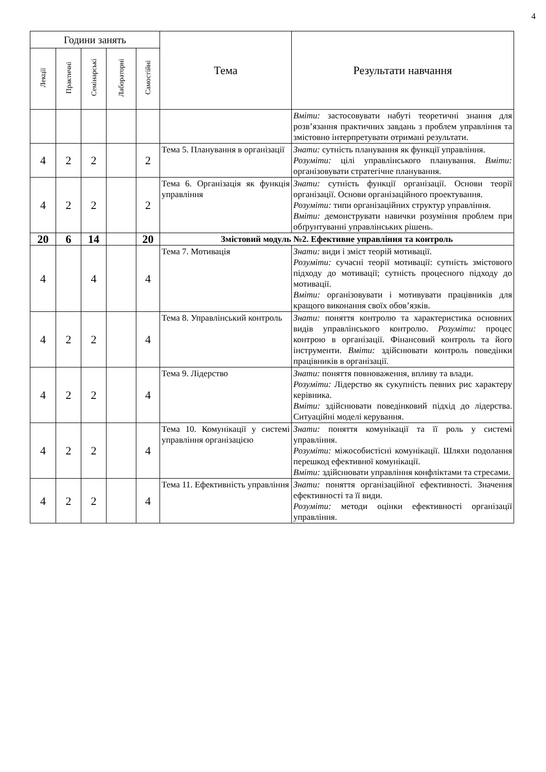4
| Години занять | | | | | Тема | Результати навчання |
| --- | --- | --- | --- | --- | --- | --- |
| Лекції | Практичні | Семінарські | Лабораторні | Самостійні | | |
| | | | | | | Вміти: застосовувати набуті теоретичні знання для розв’язання практичних завдань з проблем управління та змістовно інтерпретувати отримані результати. |
| 4 | 2 | 2 | | 2 | Тема 5. Планування в організації | Знати: сутність планування як функції управління. Розуміти: цілі управлінського планування. Вміти: організовувати стратегічне планування. |
| 4 | 2 | 2 | | 2 | Тема 6. Організація як функція управління | Знати: сутність функції організації. Основи теорії організації. Основи організаційного проектування. Розуміти: типи організаційних структур управління. Вміти: демонструвати навички розуміння проблем при обґрунтуванні управлінських рішень. |
| 20 | 6 | 14 | | 20 | Змістовий модуль №2. Ефективне управління та контроль | |
| 4 | | 4 | | 4 | Тема 7. Мотивація | Знати: види і зміст теорій мотивації. Розуміти: сучасні теорії мотивації: сутність змістового підходу до мотивації; сутність процесного підходу до мотивації. Вміти: організовувати і мотивувати працівників для кращого виконання своїх обов’язків. |
| 4 | 2 | 2 | | 4 | Тема 8. Управлінський контроль | Знати: поняття контролю та характеристика основних видів управлінського контролю. Розуміти: процес контрою в організації. Фінансовий контроль та його інструменти. Вміти: здійснювати контроль поведінки працівників в організації. |
| 4 | 2 | 2 | | 4 | Тема 9. Лідерство | Знати: поняття повноваження, впливу та влади. Розуміти: Лідерство як сукупність певних рис характеру керівника. Вміти: здійснювати поведінковий підхід до лідерства. Ситуаційні моделі керування. |
| 4 | 2 | 2 | | 4 | Тема 10. Комунікації у системі управління організацією | Знати: поняття комунікації та її роль у системі управління. Розуміти: міжособистісні комунікації. Шляхи подолання перешкод ефективної комунікації. Вміти: здійснювати управління конфліктами та стресами. |
| 4 | 2 | 2 | | 4 | Тема 11. Ефективність управління | Знати: поняття організаційної ефективності. Значення ефективності та її види. Розуміти: методи оцінки ефективності організації управління. |